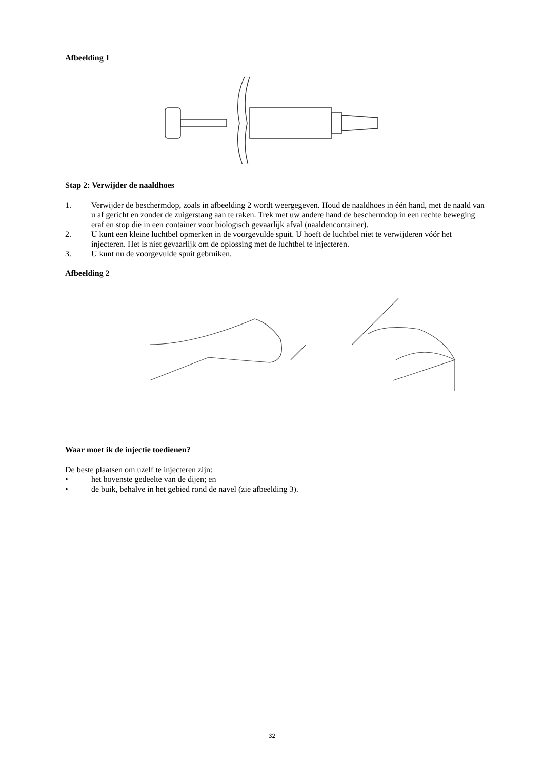Afbeelding 1
Stap 2: Verwijder de naaldhoes
1. Verwijder de beschermdop, zoals in afbeelding 2 wordt weergegeven. Houd de naaldhoes in één hand, met de naald van u af gericht en zonder de zuigerstang aan te raken. Trek met uw andere hand de beschermdop in een rechte beweging eraf en stop die in een container voor biologisch gevaarlijk afval (naaldencontainer).
2. U kunt een kleine luchtbel opmerken in de voorgevulde spuit. U hoeft de luchtbel niet te verwijderen vóór het injecteren. Het is niet gevaarlijk om de oplossing met de luchtbel te injecteren.
3. U kunt nu de voorgevulde spuit gebruiken.
Afbeelding 2
Waar moet ik de injectie toedienen?
De beste plaatsen om uzelf te injecteren zijn:
• het bovenste gedeelte van de dijen; en
• de buik, behalve in het gebied rond de navel (zie afbeelding 3).
32